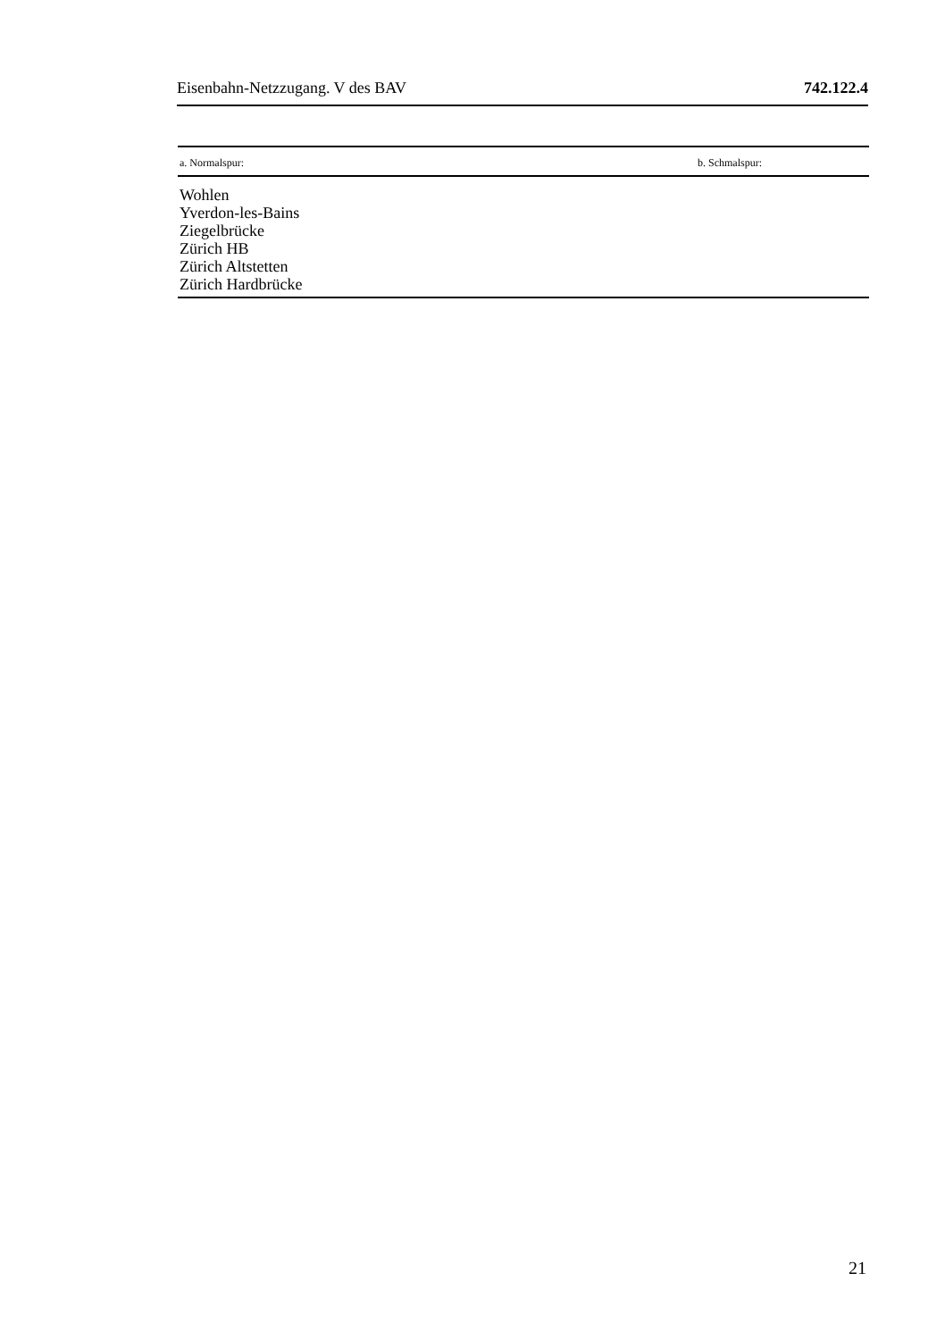Eisenbahn-Netzzugang. V des BAV 742.122.4
| a. Normalspur: | b. Schmalspur: |
| --- | --- |
| Wohlen Yverdon-les-Bains Ziegelbrücke Zürich HB Zürich Altstetten Zürich Hardbrücke | |
21